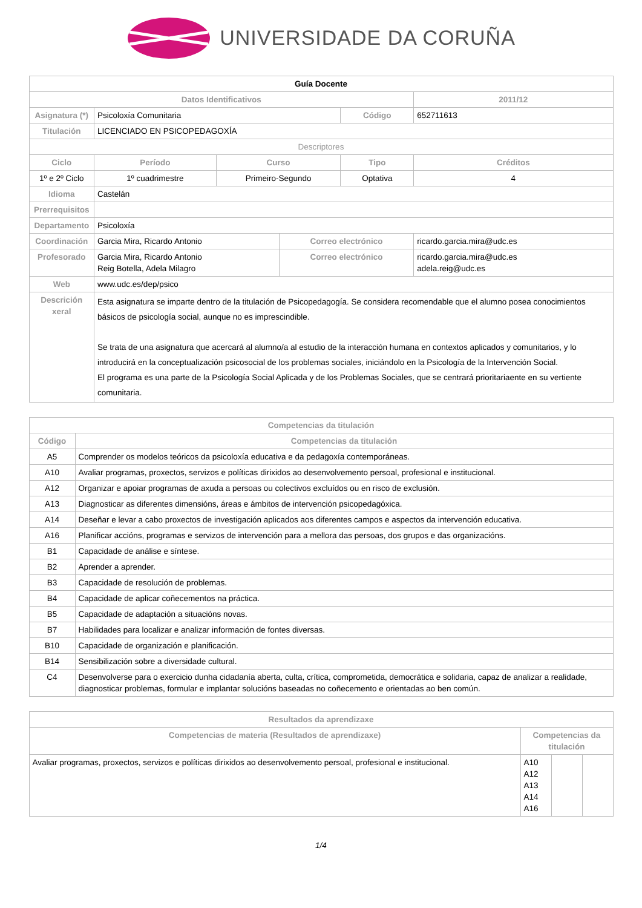UNIVERSIDADE DA CORUÑA
| Guía Docente | | | | | |
| Datos Identificativos | | | | | 2011/12 |
| Asignatura (*) | Psicoloxía Comunitaria | | | Código | 652711613 |
| Titulación | LICENCIADO EN PSICOPEDAGOXÍA | | | | |
| Descriptores | | | | | |
| Ciclo | Período | Curso | | Tipo | Créditos |
| 1º e 2º Ciclo | 1º cuadrimestre | Primeiro-Segundo | | Optativa | 4 |
| Idioma | Castelán | | | | |
| Prerrequisitos | | | | | |
| Departamento | Psicoloxía | | | | |
| Coordinación | Garcia Mira, Ricardo Antonio | | Correo electrónico | | ricardo.garcia.mira@udc.es |
| Profesorado | Garcia Mira, Ricardo Antonio Reig Botella, Adela Milagro | | Correo electrónico | | ricardo.garcia.mira@udc.es adela.reig@udc.es |
| Web | www.udc.es/dep/psico | | | | |
| Descrición xeral | Esta asignatura se imparte dentro de la titulación de Psicopedagogía. Se considera recomendable que el alumno posea conocimientos básicos de psicología social, aunque no es imprescindible. Se trata de una asignatura que acercará al alumno/a al estudio de la interacción humana en contextos aplicados y comunitarios, y lo introducirá en la conceptualización psicosocial de los problemas sociales, iniciándolo en la Psicología de la Intervención Social. El programa es una parte de la Psicología Social Aplicada y de los Problemas Sociales, que se centrará prioritariaente en su vertiente comunitaria. | | | | |
| Competencias da titulación | |
| --- | --- |
| Código | Competencias da titulación |
| A5 | Comprender os modelos teóricos da psicoloxía educativa e da pedagoxía contemporáneas. |
| A10 | Avaliar programas, proxectos, servizos e políticas dirixidos ao desenvolvemento persoal, profesional e institucional. |
| A12 | Organizar e apoiar programas de axuda a persoas ou colectivos excluídos ou en risco de exclusión. |
| A13 | Diagnosticar as diferentes dimensións, áreas e ámbitos de intervención psicopedagóxica. |
| A14 | Deseñar e levar a cabo proxectos de investigación aplicados aos diferentes campos e aspectos da intervención educativa. |
| A16 | Planificar accións, programas e servizos de intervención para a mellora das persoas, dos grupos e das organizacións. |
| B1 | Capacidade de análise e síntese. |
| B2 | Aprender a aprender. |
| B3 | Capacidade de resolución de problemas. |
| B4 | Capacidade de aplicar coñecementos na práctica. |
| B5 | Capacidade de adaptación a situacións novas. |
| B7 | Habilidades para localizar e analizar información de fontes diversas. |
| B10 | Capacidade de organización e planificación. |
| B14 | Sensibilización sobre a diversidade cultural. |
| C4 | Desenvolverse para o exercicio dunha cidadanía aberta, culta, crítica, comprometida, democrática e solidaria, capaz de analizar a realidade, diagnosticar problemas, formular e implantar solucións baseadas no coñecemento e orientadas ao ben común. |
| Resultados da aprendizaxe | | | |
| --- | --- | --- | --- |
| Competencias de materia (Resultados de aprendizaxe) | Competencias da titulación | | |
| Avaliar programas, proxectos, servizos e políticas dirixidos ao desenvolvemento persoal, profesional e institucional. | A10 A12 A13 A14 A16 | | |
1/4